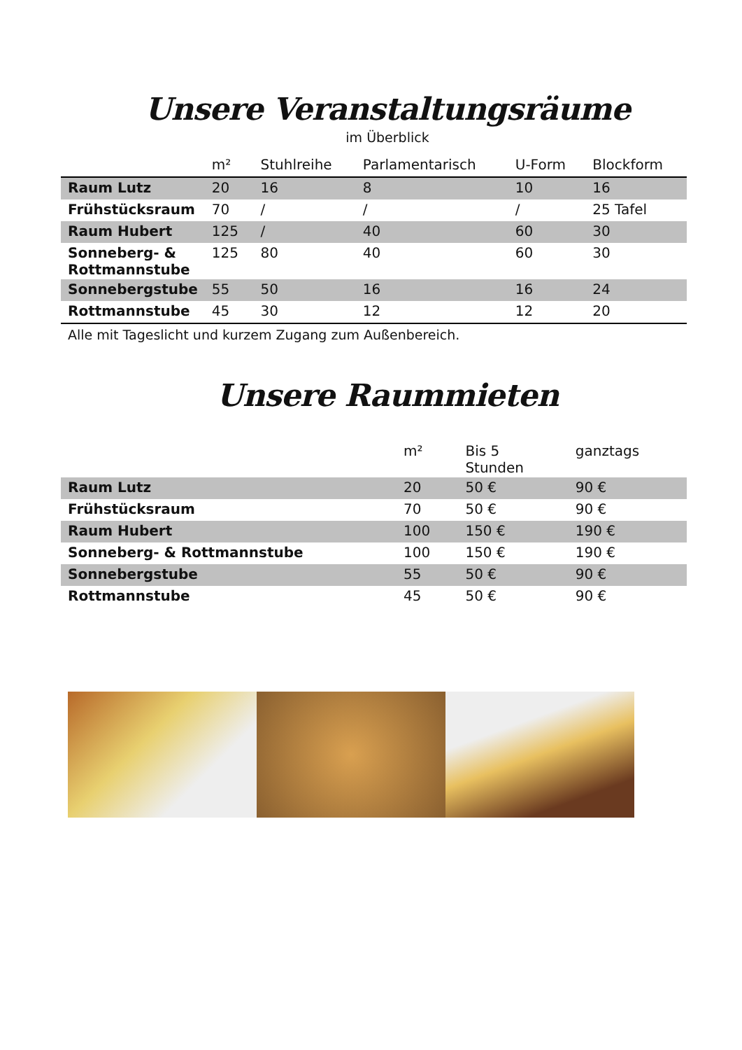Unsere Veranstaltungsräume
im Überblick
| | m² | Stuhlreihe | Parlamentarisch | U-Form | Blockform |
| --- | --- | --- | --- | --- | --- |
| Raum Lutz | 20 | 16 | 8 | 10 | 16 |
| Frühstücksraum | 70 | / | / | / | 25 Tafel |
| Raum Hubert | 125 | / | 40 | 60 | 30 |
| Sonneberg- & Rottmannstube | 125 | 80 | 40 | 60 | 30 |
| Sonnebergstube | 55 | 50 | 16 | 16 | 24 |
| Rottmannstube | 45 | 30 | 12 | 12 | 20 |
Alle mit Tageslicht und kurzem Zugang zum Außenbereich.
Unsere Raummieten
| | m² | Bis 5 Stunden | ganztags |
| --- | --- | --- | --- |
| Raum Lutz | 20 | 50 € | 90 € |
| Frühstücksraum | 70 | 50 € | 90 € |
| Raum Hubert | 100 | 150 € | 190 € |
| Sonneberg- & Rottmannstube | 100 | 150 € | 190 € |
| Sonnebergstube | 55 | 50 € | 90 € |
| Rottmannstube | 45 | 50 € | 90 € |